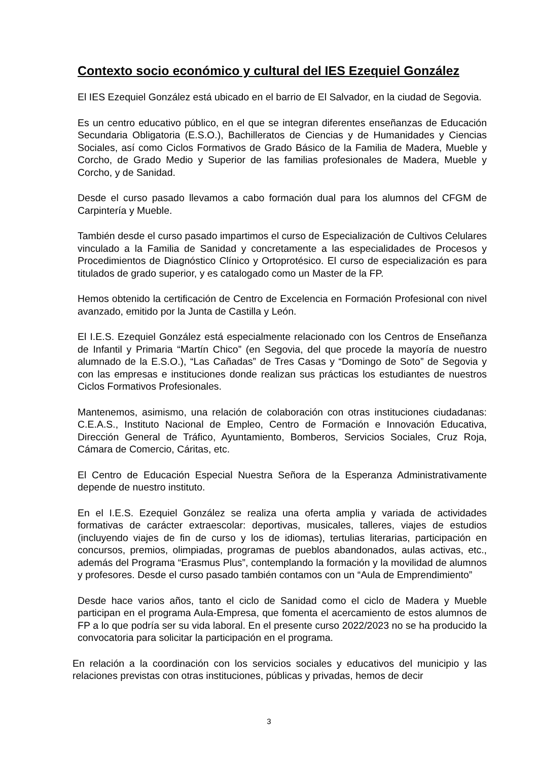Contexto socio económico y cultural del IES Ezequiel González
El IES Ezequiel González está ubicado en el barrio de El Salvador, en la ciudad de Segovia.
Es un centro educativo público, en el que se integran diferentes enseñanzas de Educación Secundaria Obligatoria (E.S.O.), Bachilleratos de Ciencias y de Humanidades y Ciencias Sociales, así como Ciclos Formativos de Grado Básico de la Familia de Madera, Mueble y Corcho, de Grado Medio y Superior de las familias profesionales de Madera, Mueble y Corcho, y de Sanidad.
Desde el curso pasado llevamos a cabo formación dual para los alumnos del CFGM de Carpintería y Mueble.
También desde el curso pasado impartimos el curso de Especialización de Cultivos Celulares vinculado a la Familia de Sanidad y concretamente a las especialidades de Procesos y Procedimientos de Diagnóstico Clínico y Ortoprotésico. El curso de especialización es para titulados de grado superior, y es catalogado como un Master de la FP.
Hemos obtenido la certificación de Centro de Excelencia en Formación Profesional con nivel avanzado, emitido por la Junta de Castilla y León.
El I.E.S. Ezequiel González está especialmente relacionado con los Centros de Enseñanza de Infantil y Primaria “Martín Chico” (en Segovia, del que procede la mayoría de nuestro alumnado de la E.S.O.), “Las Cañadas” de Tres Casas y “Domingo de Soto” de Segovia y con las empresas e instituciones donde realizan sus prácticas los estudiantes de nuestros Ciclos Formativos Profesionales.
Mantenemos, asimismo, una relación de colaboración con otras instituciones ciudadanas: C.E.A.S., Instituto Nacional de Empleo, Centro de Formación e Innovación Educativa, Dirección General de Tráfico, Ayuntamiento, Bomberos, Servicios Sociales, Cruz Roja, Cámara de Comercio, Cáritas, etc.
El Centro de Educación Especial Nuestra Señora de la Esperanza Administrativamente depende de nuestro instituto.
En el I.E.S. Ezequiel González se realiza una oferta amplia y variada de actividades formativas de carácter extraescolar: deportivas, musicales, talleres, viajes de estudios (incluyendo viajes de fin de curso y los de idiomas), tertulias literarias, participación en concursos, premios, olimpiadas, programas de pueblos abandonados, aulas activas, etc., además del Programa “Erasmus Plus”, contemplando la formación y la movilidad de alumnos y profesores. Desde el curso pasado también contamos con un “Aula de Emprendimiento”
Desde hace varios años, tanto el ciclo de Sanidad como el ciclo de Madera y Mueble participan en el programa Aula-Empresa, que fomenta el acercamiento de estos alumnos de FP a lo que podría ser su vida laboral. En el presente curso 2022/2023 no se ha producido la convocatoria para solicitar la participación en el programa.
En relación a la coordinación con los servicios sociales y educativos del municipio y las relaciones previstas con otras instituciones, públicas y privadas, hemos de decir
3